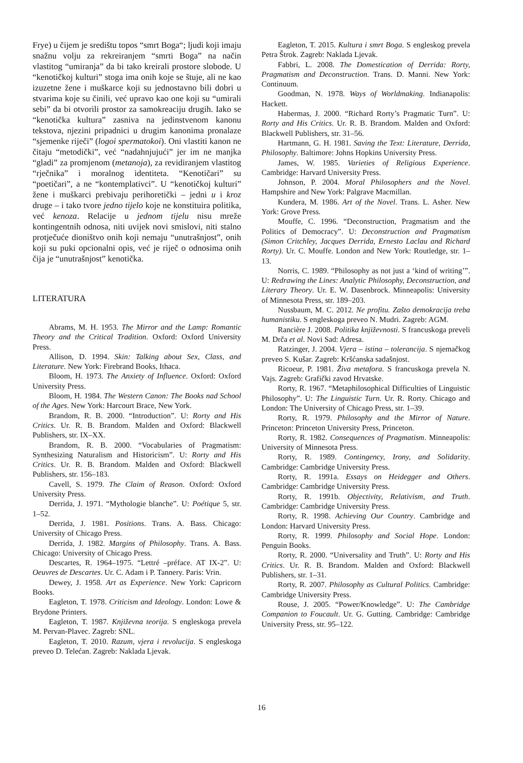Frye) u čijem je središtu topos “smrt Boga“; ljudi koji imaju snažnu volju za rekreiranjem “smrti Boga” na način vlastitog “umiranja” da bi tako kreirali prostore slobode. U “kenotičkoj kulturi” stoga ima onih koje se štuje, ali ne kao izuzetne žene i muškarce koji su jednostavno bili dobri u stvarima koje su činili, već upravo kao one koji su “umirali sebi” da bi otvorili prostor za samokreaciju drugih. Iako se “kenotička kultura” zasniva na jedinstvenom kanonu tekstova, njezini pripadnici u drugim kanonima pronalaze “sjemenke riječi” (logoi spermatokoi). Oni vlastiti kanon ne čitaju “metodički”, već “nadahnjujući” jer im ne manjka “gladi” za promjenom (metanoja), za revidiranjem vlastitog “rječnika” i moralnog identiteta. “Kenotičari” su “poetičari”, a ne “kontemplativci”. U “kenotičkoj kulturi” žene i muškarci prebivaju perihoretički – jedni u i kroz druge – i tako tvore jedno tijelo koje ne konstituira politika, već kenoza. Relacije u jednom tijelu nisu mreže kontingentnih odnosa, niti uvijek novi smislovi, niti stalno protječuće dioništvo onih koji nemaju “unutrašnjost”, onih koji su puki opcionalni opis, već je riječ o odnosima onih čija je “unutrašnjost” kenotička.
LITERATURA
Abrams, M. H. 1953. The Mirror and the Lamp: Romantic Theory and the Critical Tradition. Oxford: Oxford University Press.
Allison, D. 1994. Skin: Talking about Sex, Class, and Literature. New York: Firebrand Books, Ithaca.
Bloom, H. 1973. The Anxiety of Influence. Oxford: Oxford University Press.
Bloom, H. 1984. The Western Canon: The Books nad School of the Ages. New York: Harcourt Brace, New York.
Brandom, R. B. 2000. “Introduction”. U: Rorty and His Critics. Ur. R. B. Brandom. Malden and Oxford: Blackwell Publishers, str. IX–XX.
Brandom, R. B. 2000. “Vocabularies of Pragmatism: Synthesizing Naturalism and Historicism”. U: Rorty and His Critics. Ur. R. B. Brandom. Malden and Oxford: Blackwell Publishers, str. 156–183.
Cavell, S. 1979. The Claim of Reason. Oxford: Oxford University Press.
Derrida, J. 1971. “Mythologie blanche”. U: Poétique 5, str. 1–52.
Derrida, J. 1981. Positions. Trans. A. Bass. Chicago: University of Chicago Press.
Derrida, J. 1982. Margins of Philosophy. Trans. A. Bass. Chicago: University of Chicago Press.
Descartes, R. 1964–1975. “Lettré –préface. AT IX-2”. U: Oeuvres de Descartes. Ur. C. Adam i P. Tannery. Paris: Vrin.
Dewey, J. 1958. Art as Experience. New York: Capricorn Books.
Eagleton, T. 1978. Criticism and Ideology. London: Lowe & Brydone Printers.
Eagleton, T. 1987. Književna teorija. S engleskoga prevela M. Pervan-Plavec. Zagreb: SNL.
Eagleton, T. 2010. Razum, vjera i revolucija. S engleskoga preveo D. Telećan. Zagreb: Naklada Ljevak.
Eagleton, T. 2015. Kultura i smrt Boga. S engleskog prevela Petra Štrok. Zagreb: Naklada Ljevak.
Fabbri, L. 2008. The Domestication of Derrida: Rorty, Pragmatism and Deconstruction. Trans. D. Manni. New York: Continuum.
Goodman, N. 1978. Ways of Worldmaking. Indianapolis: Hackett.
Habermas, J. 2000. “Richard Rorty’s Pragmatic Turn”. U: Rorty and His Critics. Ur. R. B. Brandom. Malden and Oxford: Blackwell Publishers, str. 31–56.
Hartmann, G. H. 1981. Saving the Text: Literature, Derrida, Philosophy. Baltimore: Johns Hopkins University Press.
James, W. 1985. Varieties of Religious Experience. Cambridge: Harvard University Press.
Johnson, P. 2004. Moral Philosophers and the Novel. Hampshire and New York: Palgrave Macmillan.
Kundera, M. 1986. Art of the Novel. Trans. L. Asher. New York: Grove Press.
Mouffe, C. 1996. “Deconstruction, Pragmatism and the Politics of Democracy”. U: Deconstruction and Pragmatism (Simon Critchley, Jacques Derrida, Ernesto Laclau and Richard Rorty). Ur. C. Mouffe. London and New York: Routledge, str. 1–13.
Norris, C. 1989. “Philosophy as not just a ‘kind of writing’”. U: Redrawing the Lines: Analytic Philosophy, Deconstruction, and Literary Theory. Ur. E. W. Dasenbrock. Minneapolis: University of Minnesota Press, str. 189–203.
Nussbaum, M. C. 2012. Ne profitu. Zašto demokracija treba humanistiku. S engleskoga preveo N. Mudri. Zagreb: AGM.
Rancière J. 2008. Politika književnosti. S francuskoga preveli M. Drča et al. Novi Sad: Adresa.
Ratzinger, J. 2004. Vjera – istina – tolerancija. S njemačkog preveo S. Kušar. Zagreb: Kršćanska sadašnjost.
Ricoeur, P. 1981. Živa metafora. S francuskoga prevela N. Vajs. Zagreb: Grafički zavod Hrvatske.
Rorty, R. 1967. “Metaphilosophical Difficulties of Linguistic Philosophy”. U: The Linguistic Turn. Ur. R. Rorty. Chicago and London: The University of Chicago Press, str. 1–39.
Rorty, R. 1979. Philosophy and the Mirror of Nature. Princeton: Princeton University Press, Princeton.
Rorty, R. 1982. Consequences of Pragmatism. Minneapolis: University of Minnesota Press.
Rorty, R. 1989. Contingency, Irony, and Solidarity. Cambridge: Cambridge University Press.
Rorty, R. 1991a. Essays on Heidegger and Others. Cambridge: Cambridge University Press.
Rorty, R. 1991b. Objectivity, Relativism, and Truth. Cambridge: Cambridge University Press.
Rorty, R. 1998. Achieving Our Country. Cambridge and London: Harvard University Press.
Rorty, R. 1999. Philosophy and Social Hope. London: Penguin Books.
Rorty, R. 2000. “Universality and Truth”. U: Rorty and His Critics. Ur. R. B. Brandom. Malden and Oxford: Blackwell Publishers, str. 1–31.
Rorty, R. 2007. Philosophy as Cultural Politics. Cambridge: Cambridge University Press.
Rouse, J. 2005. “Power/Knowledge”. U: The Cambridge Companion to Foucault. Ur. G. Gutting. Cambridge: Cambridge University Press, str. 95–122.
16